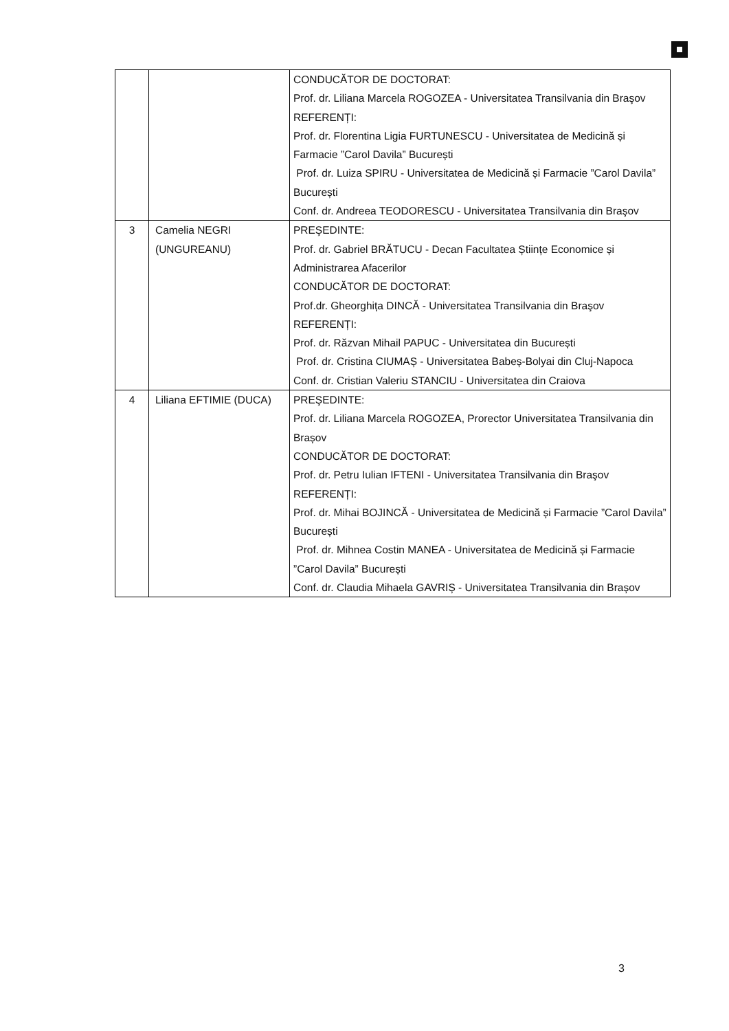| | | CONDUCĂTOR DE DOCTORAT: Prof. dr. Liliana Marcela ROGOZEA - Universitatea Transilvania din Braşov REFERENȚI: Prof. dr. Florentina Ligia FURTUNESCU - Universitatea de Medicină și Farmacie ”Carol Davila” București Prof. dr. Luiza SPIRU - Universitatea de Medicină și Farmacie ”Carol Davila” București Conf. dr. Andreea TEODORESCU - Universitatea Transilvania din Braşov |
| 3 | Camelia NEGRI (UNGUREANU) | PREŞEDINTE: Prof. dr. Gabriel BRĂTUCU - Decan Facultatea Științe Economice și Administrarea Afacerilor CONDUCĂTOR DE DOCTORAT: Prof.dr. Gheorghița DINCĂ - Universitatea Transilvania din Braşov REFERENȚI: Prof. dr. Răzvan Mihail PAPUC - Universitatea din București Prof. dr. Cristina CIUMAȘ - Universitatea Babeș-Bolyai din Cluj-Napoca Conf. dr. Cristian Valeriu STANCIU - Universitatea din Craiova |
| 4 | Liliana EFTIMIE (DUCA) | PREŞEDINTE: Prof. dr. Liliana Marcela ROGOZEA, Prorector Universitatea Transilvania din Brașov CONDUCĂTOR DE DOCTORAT: Prof. dr. Petru Iulian IFTENI - Universitatea Transilvania din Braşov REFERENȚI: Prof. dr. Mihai BOJINCĂ - Universitatea de Medicină și Farmacie ”Carol Davila” București Prof. dr. Mihnea Costin MANEA - Universitatea de Medicină și Farmacie ”Carol Davila” București Conf. dr. Claudia Mihaela GAVRIȘ - Universitatea Transilvania din Brașov |
3